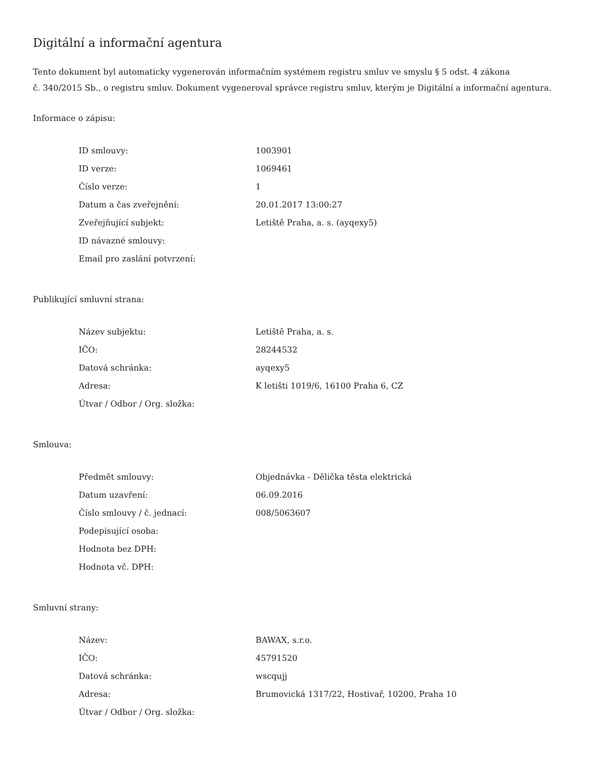Digitální a informační agentura
Tento dokument byl automaticky vygenerován informačním systémem registru smluv ve smyslu § 5 odst. 4 zákona
č. 340/2015 Sb., o registru smluv. Dokument vygeneroval správce registru smluv, kterým je Digitální a informační agentura.
Informace o zápisu:
| ID smlouvy: | 1003901 |
| ID verze: | 1069461 |
| Číslo verze: | 1 |
| Datum a čas zveřejnění: | 20.01.2017 13:00:27 |
| Zveřejňující subjekt: | Letiště Praha, a. s. (ayqexy5) |
| ID návazné smlouvy: | |
| Email pro zaslání potvrzení: | |
Publikující smluvní strana:
| Název subjektu: | Letiště Praha, a. s. |
| IČO: | 28244532 |
| Datová schránka: | ayqexy5 |
| Adresa: | K letišti 1019/6, 16100 Praha 6, CZ |
| Útvar / Odbor / Org. složka: | |
Smlouva:
| Předmět smlouvy: | Objednávka - Dělička těsta elektrická |
| Datum uzavření: | 06.09.2016 |
| Číslo smlouvy / č. jednací: | 008/5063607 |
| Podepisující osoba: | |
| Hodnota bez DPH: | |
| Hodnota vč. DPH: | |
Smluvní strany:
| Název: | BAWAX, s.r.o. |
| IČO: | 45791520 |
| Datová schránka: | wscqujj |
| Adresa: | Brumovická 1317/22, Hostivař, 10200, Praha 10 |
| Útvar / Odbor / Org. složka: | |